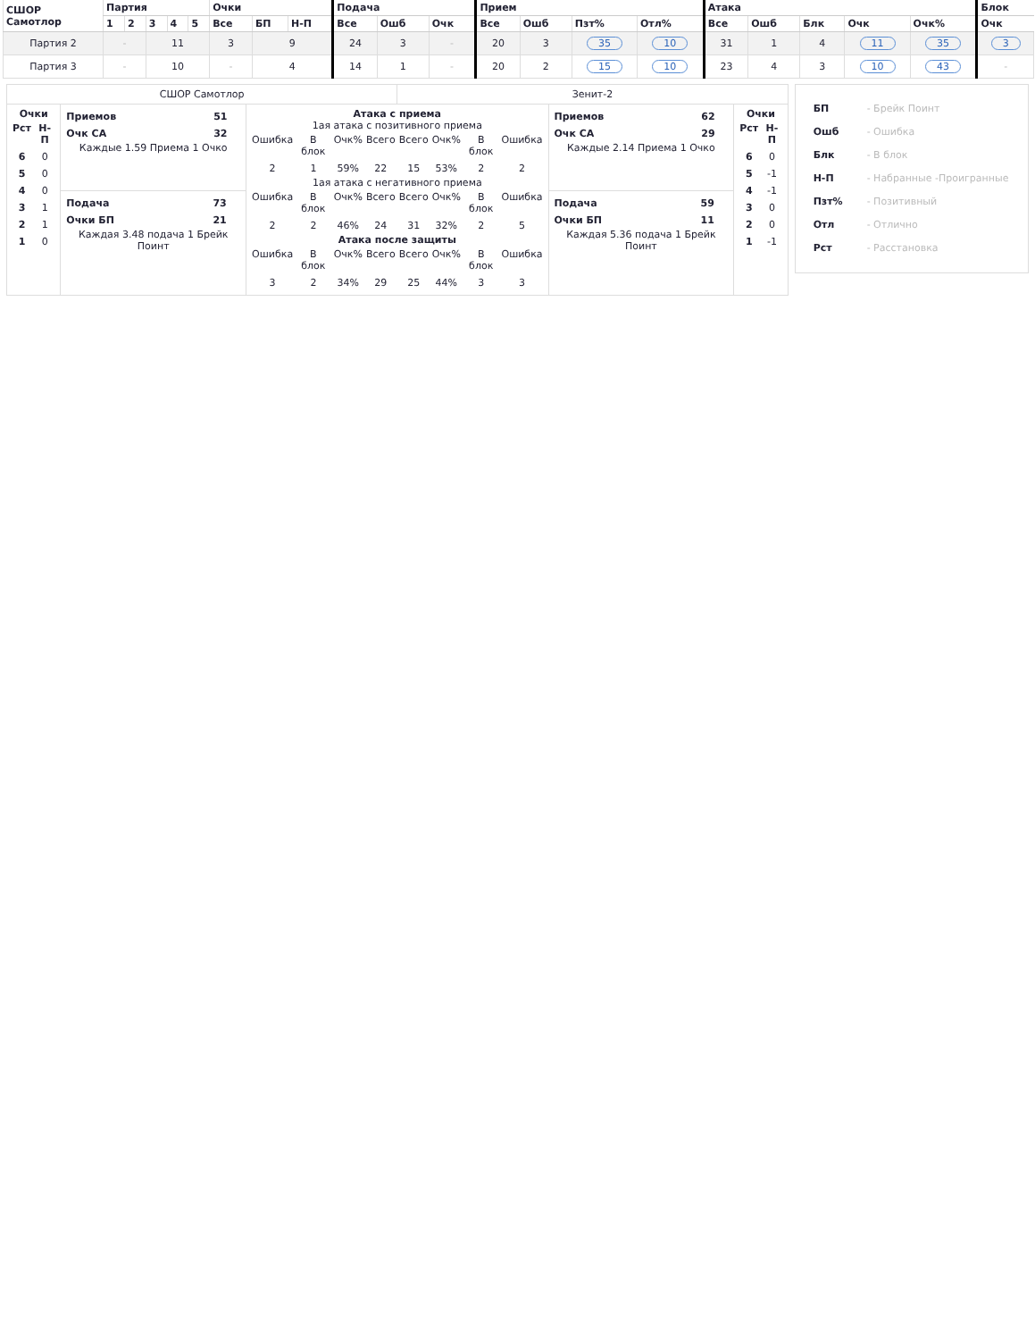| СШОР Самотлор | Партия | | | | | Очки | | | Подача | | | Прием | | | | Атака | | | | | Блок |
| --- | --- | --- | --- | --- | --- | --- | --- | --- | --- | --- | --- | --- | --- | --- | --- | --- | --- | --- | --- | --- | --- |
| | 1 | 2 | 3 | 4 | 5 | Все | БП | Н-П | Все | Ошб | Очк | Все | Ошб | Пзт% | Отл% | Все | Ошб | Блк | Очк | Очк% | Очк |
| Партия 2 | - | | 11 | | | 3 | 9 | | 24 | 3 | - | 20 | 3 | 35 | 10 | 31 | 1 | 4 | 11 | 35 | 3 |
| Партия 3 | - | | 10 | | | - | 4 | | 14 | 1 | - | 20 | 2 | 15 | 10 | 23 | 4 | 3 | 10 | 43 | - |
| СШОР Самотлор | | | Зенит-2 | | |
| Очки / Рст / Н-П / / 6 / 0 / / 5 / 0 / / 4 / 0 / / 3 / 1 / / 2 / 1 / / 1 / 0 / | / Приемов / 51 / / Очк СА / 32 / Каждые 1.59 Приема 1 Очко | Атака с приема 1ая атака с позитивного приема / Ошибка / В блок / Очк% / Всего / Всего / Очк% / В блок / Ошибка / / 2 / 1 / 59% / 22 / 15 / 53% / 2 / 2 / 1ая атака с негативного приема / Ошибка / В блок / Очк% / Всего / Всего / Очк% / В блок / Ошибка / / 2 / 2 / 46% / 24 / 31 / 32% / 2 / 5 / Атака после защиты / Ошибка / В блок / Очк% / Всего / Всего / Очк% / В блок / Ошибка / / 3 / 2 / 34% / 29 / 25 / 44% / 3 / 3 / | | / Приемов / 62 / / Очк СА / 29 / Каждые 2.14 Приема 1 Очко | Очки / Рст / Н-П / / 6 / 0 / / 5 / -1 / / 4 / -1 / / 3 / 0 / / 2 / 0 / / 1 / -1 / |
| | / Подача / 73 / / Очки БП / 21 / Каждая 3.48 подача 1 Брейк Поинт | | | / Подача / 59 / / Очки БП / 11 / Каждая 5.36 подача 1 Брейк Поинт | |
БП - Брейк Поинт
Ошб - Ошибка
Блк - В блок
Н-П - Набранные -Проигранные
Пзт% - Позитивный
Отл - Отлично
Рст - Расстановка